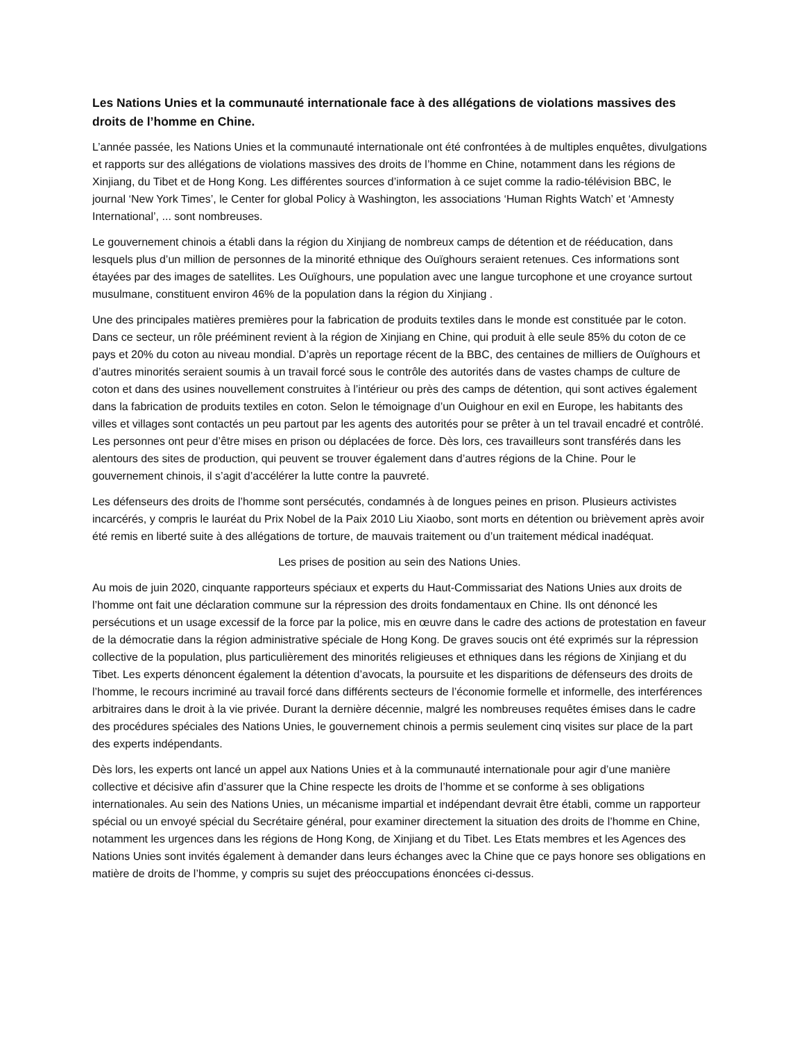Les Nations Unies et la communauté internationale face à des allégations de violations massives des droits de l’homme en Chine.
L’année passée, les Nations Unies et la communauté internationale ont été confrontées à de multiples enquêtes, divulgations et rapports sur des allégations de violations massives des droits de l’homme en Chine, notamment dans les régions de Xinjiang, du Tibet et de Hong Kong. Les différentes sources d’information à ce sujet comme la radio-télévision BBC, le journal ‘New York Times’, le Center for global Policy à Washington, les associations ‘Human Rights Watch’ et ‘Amnesty International’, ... sont nombreuses.
Le gouvernement chinois a établi dans la région du Xinjiang de nombreux camps de détention et de rééducation, dans lesquels plus d’un million de personnes de la minorité ethnique des Ouïghours seraient retenues. Ces informations sont étayées par des images de satellites. Les Ouïghours, une population avec une langue turcophone et une croyance surtout musulmane, constituent environ 46% de la population dans la région du Xinjiang .
Une des principales matières premières pour la fabrication de produits textiles dans le monde est constituée par le coton. Dans ce secteur, un rôle prééminent revient à la région de Xinjiang en Chine, qui produit à elle seule 85% du coton de ce pays et 20% du coton au niveau mondial. D’après un reportage récent de la BBC, des centaines de milliers de Ouïghours et d’autres minorités seraient soumis à un travail forcé sous le contrôle des autorités dans de vastes champs de culture de coton et dans des usines nouvellement construites à l’intérieur ou près des camps de détention, qui sont actives également dans la fabrication de produits textiles en coton. Selon le témoignage d’un Ouighour en exil en Europe, les habitants des villes et villages sont contactés un peu partout par les agents des autorités pour se prêter à un tel travail encadré et contrôlé. Les personnes ont peur d’être mises en prison ou déplacées de force. Dès lors, ces travailleurs sont transférés dans les alentours des sites de production, qui peuvent se trouver également dans d’autres régions de la Chine. Pour le gouvernement chinois, il s’agit d’accélérer la lutte contre la pauvreté.
Les défenseurs des droits de l’homme sont persécutés, condamnés à de longues peines en prison. Plusieurs activistes incarcérés, y compris le lauréat du Prix Nobel de la Paix 2010 Liu Xiaobo, sont morts en détention ou brièvement après avoir été remis en liberté suite à des allégations de torture, de mauvais traitement ou d’un traitement médical inadéquat.
Les prises de position au sein des Nations Unies.
Au mois de juin 2020, cinquante rapporteurs spéciaux et experts du Haut-Commissariat des Nations Unies aux droits de l’homme ont fait une déclaration commune sur la répression des droits fondamentaux en Chine. Ils ont dénoncé les persécutions et un usage excessif de la force par la police, mis en œuvre dans le cadre des actions de protestation en faveur de la démocratie dans la région administrative spéciale de Hong Kong. De graves soucis ont été exprimés sur la répression collective de la population, plus particulièrement des minorités religieuses et ethniques dans les régions de Xinjiang et du Tibet. Les experts dénoncent également la détention d’avocats, la poursuite et les disparitions de défenseurs des droits de l’homme, le recours incriminé au travail forcé dans différents secteurs de l’économie formelle et informelle, des interférences arbitraires dans le droit à la vie privée. Durant la dernière décennie, malgré les nombreuses requêtes émises dans le cadre des procédures spéciales des Nations Unies, le gouvernement chinois a permis seulement cinq visites sur place de la part des experts indépendants.
Dès lors, les experts ont lancé un appel aux Nations Unies et à la communauté internationale pour agir d’une manière collective et décisive afin d’assurer que la Chine respecte les droits de l’homme et se conforme à ses obligations internationales. Au sein des Nations Unies, un mécanisme impartial et indépendant devrait être établi, comme un rapporteur spécial ou un envoyé spécial du Secrétaire général, pour examiner directement la situation des droits de l’homme en Chine, notamment les urgences dans les régions de Hong Kong, de Xinjiang et du Tibet. Les Etats membres et les Agences des Nations Unies sont invités également à demander dans leurs échanges avec la Chine que ce pays honore ses obligations en matière de droits de l’homme, y compris su sujet des préoccupations énoncées ci-dessus.